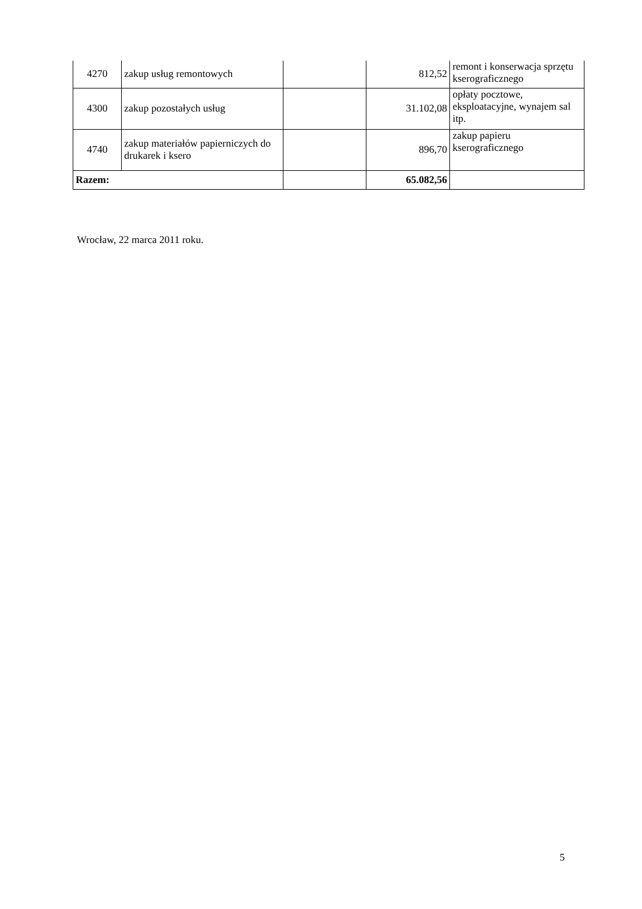| 4270 | zakup usług remontowych | | 812,52 | remont i konserwacja sprzętu kserograficznego |
| 4300 | zakup pozostałych usług | | 31.102,08 | opłaty pocztowe, eksploatacyjne, wynajem sal itp. |
| 4740 | zakup materiałów papierniczych do drukarek i ksero | | 896,70 | zakup papieru kserograficznego |
| Razem: | | | 65.082,56 | |
Wrocław, 22 marca 2011 roku.
5